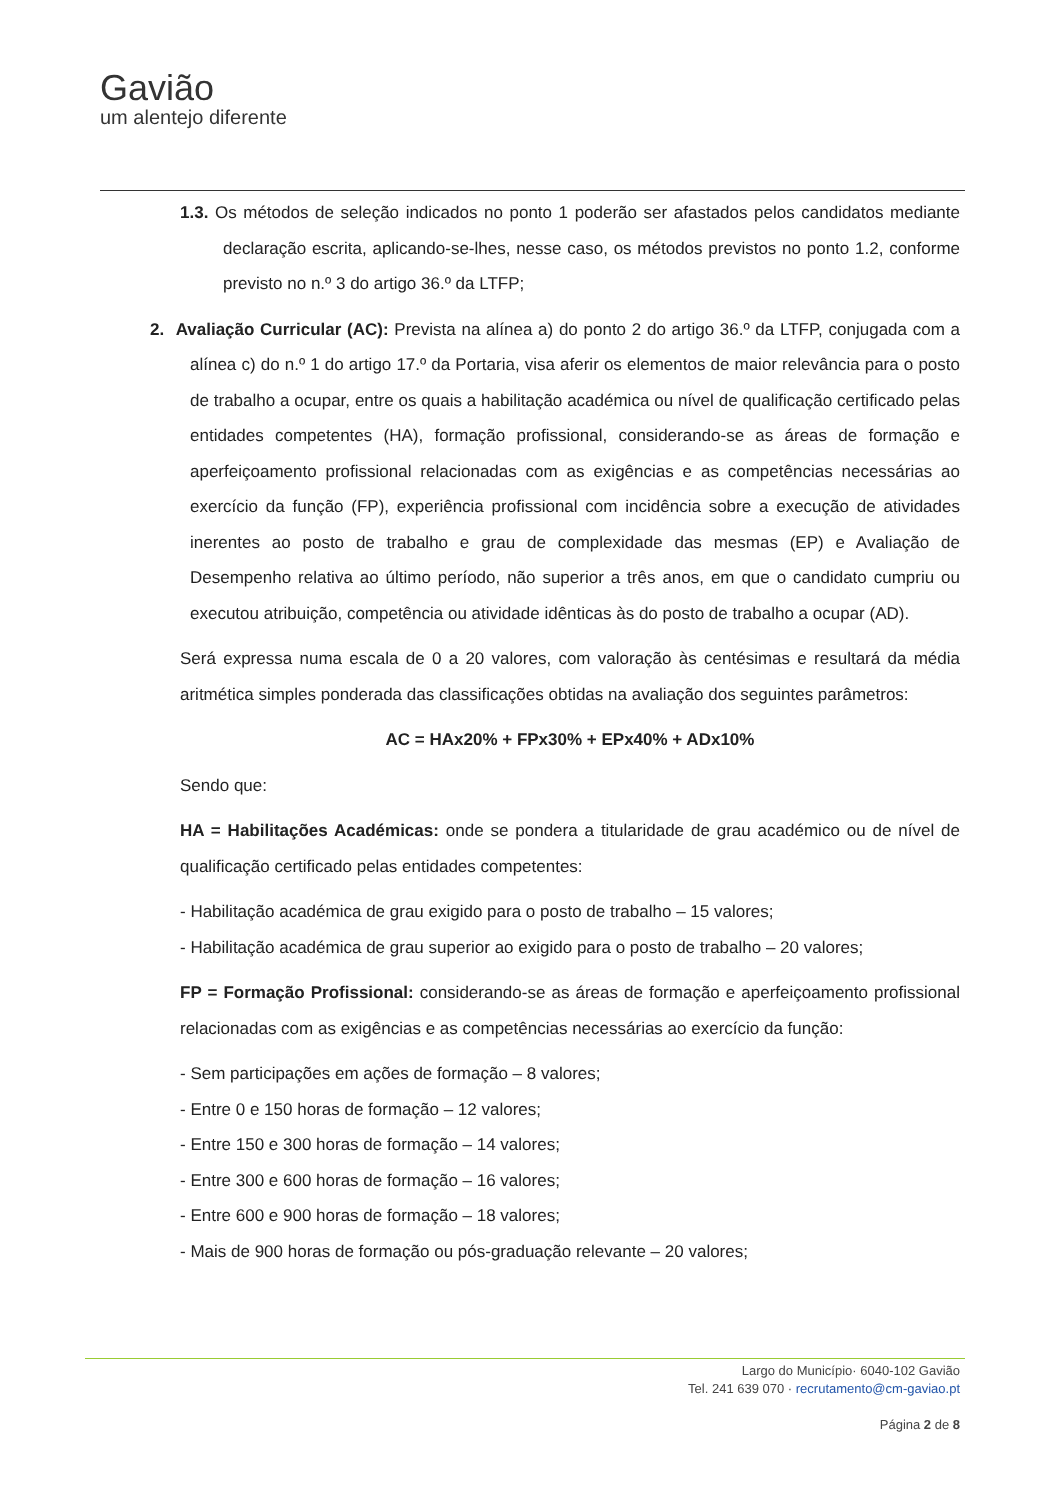Gavião
um alentejo diferente
1.3. Os métodos de seleção indicados no ponto 1 poderão ser afastados pelos candidatos mediante declaração escrita, aplicando-se-lhes, nesse caso, os métodos previstos no ponto 1.2, conforme previsto no n.º 3 do artigo 36.º da LTFP;
2. Avaliação Curricular (AC): Prevista na alínea a) do ponto 2 do artigo 36.º da LTFP, conjugada com a alínea c) do n.º 1 do artigo 17.º da Portaria, visa aferir os elementos de maior relevância para o posto de trabalho a ocupar, entre os quais a habilitação académica ou nível de qualificação certificado pelas entidades competentes (HA), formação profissional, considerando-se as áreas de formação e aperfeiçoamento profissional relacionadas com as exigências e as competências necessárias ao exercício da função (FP), experiência profissional com incidência sobre a execução de atividades inerentes ao posto de trabalho e grau de complexidade das mesmas (EP) e Avaliação de Desempenho relativa ao último período, não superior a três anos, em que o candidato cumpriu ou executou atribuição, competência ou atividade idênticas às do posto de trabalho a ocupar (AD).
Será expressa numa escala de 0 a 20 valores, com valoração às centésimas e resultará da média aritmética simples ponderada das classificações obtidas na avaliação dos seguintes parâmetros:
AC = HAx20% + FPx30% + EPx40% + ADx10%
Sendo que:
HA = Habilitações Académicas: onde se pondera a titularidade de grau académico ou de nível de qualificação certificado pelas entidades competentes:
- Habilitação académica de grau exigido para o posto de trabalho – 15 valores;
- Habilitação académica de grau superior ao exigido para o posto de trabalho – 20 valores;
FP = Formação Profissional: considerando-se as áreas de formação e aperfeiçoamento profissional relacionadas com as exigências e as competências necessárias ao exercício da função:
- Sem participações em ações de formação – 8 valores;
- Entre 0 e 150 horas de formação – 12 valores;
- Entre 150 e 300 horas de formação – 14 valores;
- Entre 300 e 600 horas de formação – 16 valores;
- Entre 600 e 900 horas de formação – 18 valores;
- Mais de 900 horas de formação ou pós-graduação relevante – 20 valores;
Largo do Município· 6040-102 Gavião
Tel. 241 639 070 · recrutamento@cm-gaviao.pt
Página 2 de 8